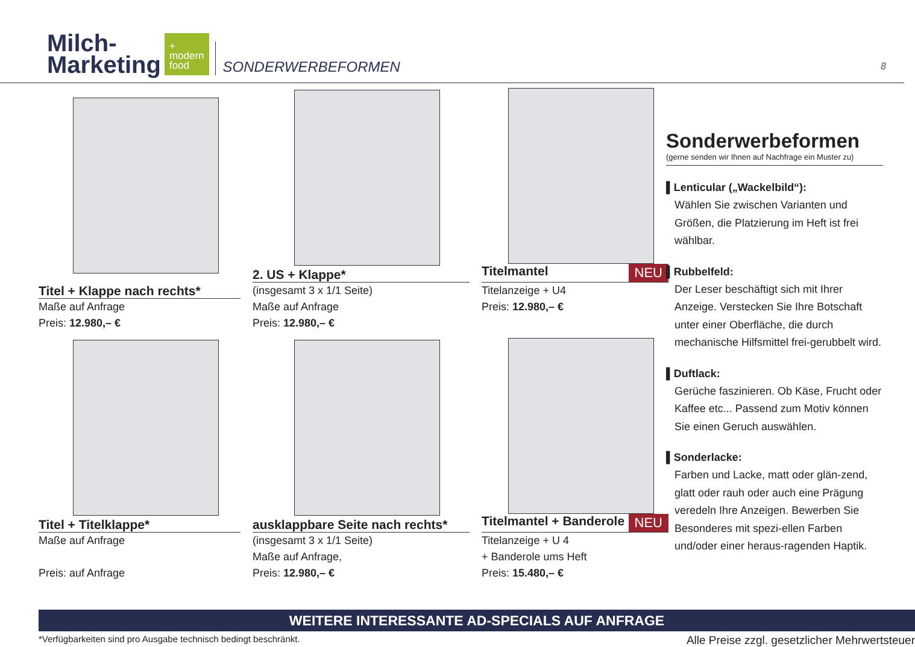Milch-
Marketing
+
modern
food
SONDERWERBEFORMEN
8
Titel + Klappe nach rechts*
Maße auf Anfrage
Preis: 12.980,– €
2. US + Klappe*
(insgesamt 3 x 1/1 Seite)
Maße auf Anfrage
Preis: 12.980,– €
Titelmantel NEU
Titelanzeige + U4
Preis: 12.980,– €
Titel + Titelklappe*
Maße auf Anfrage
Preis: auf Anfrage
ausklappbare Seite nach rechts*
(insgesamt 3 x 1/1 Seite)
Maße auf Anfrage,
Preis: 12.980,– €
Titelmantel + Banderole NEU
Titelanzeige + U 4
+ Banderole ums Heft
Preis: 15.480,– €
Sonderwerbeformen
(gerne senden wir Ihnen auf Nachfrage ein Muster zu)
▌Lenticular („Wackelbild“):
Wählen Sie zwischen Varianten und Größen, die Platzierung im Heft ist frei wählbar.
▌Rubbelfeld:
Der Leser beschäftigt sich mit Ihrer Anzeige. Verstecken Sie Ihre Botschaft unter einer Oberfläche, die durch mechanische Hilfsmittel frei-gerubbelt wird.
▌Duftlack:
Gerüche faszinieren. Ob Käse, Frucht oder Kaffee etc... Passend zum Motiv können Sie einen Geruch auswählen.
▌Sonderlacke:
Farben und Lacke, matt oder glän-zend, glatt oder rauh oder auch eine Prägung veredeln Ihre Anzeigen. Bewerben Sie Besonderes mit spezi-ellen Farben und/oder einer heraus-ragenden Haptik.
WEITERE INTERESSANTE AD-SPECIALS AUF ANFRAGE
*Verfügbarkeiten sind pro Ausgabe technisch bedingt beschränkt. Alle Preise zzgl. gesetzlicher Mehrwertsteuer